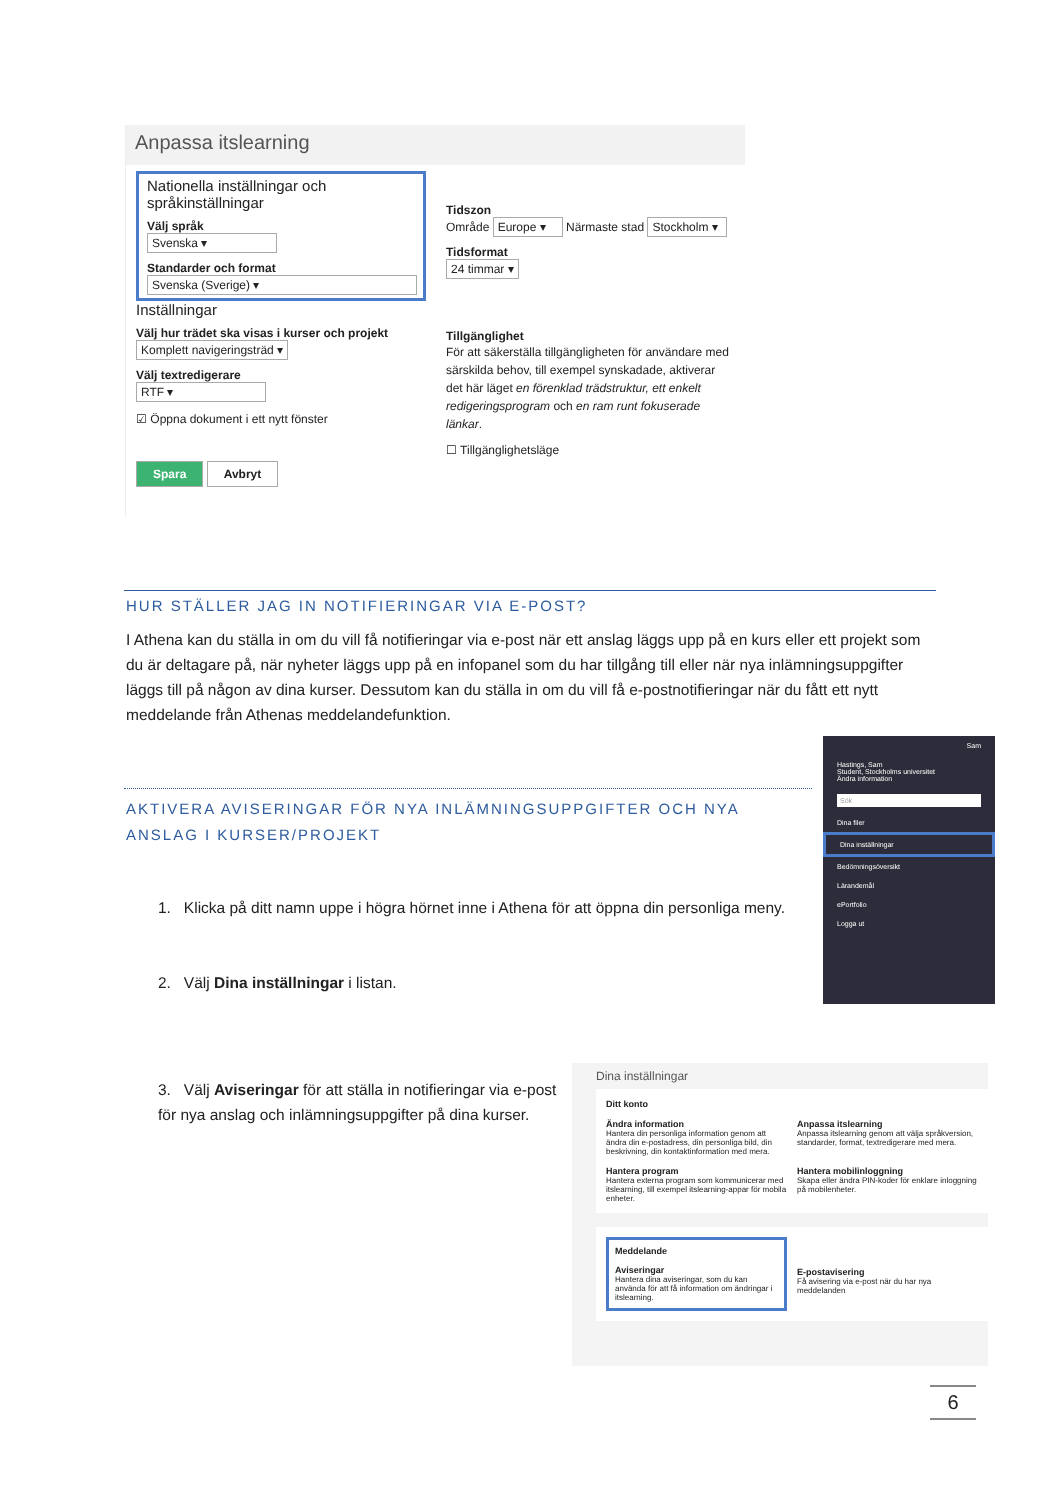Anpassa itslearning
Nationella inställningar och språkinställningar
Välj språk
Svenska ▾
Standarder och format
Svenska (Sverige) ▾
Inställningar
Välj hur trädet ska visas i kurser och projekt
Komplett navigeringsträd ▾
Välj textredigerare
RTF ▾
☑ Öppna dokument i ett nytt fönster
Spara Avbryt
Tidszon
Område Europe ▾ Närmaste stad Stockholm ▾
Tidsformat
24 timmar ▾
Tillgänglighet
För att säkerställa tillgängligheten för användare med särskilda behov, till exempel synskadade, aktiverar det här läget en förenklad trädstruktur, ett enkelt redigeringsprogram och en ram runt fokuserade länkar.
☐ Tillgänglighetsläge
HUR STÄLLER JAG IN NOTIFIERINGAR VIA E-POST?
I Athena kan du ställa in om du vill få notifieringar via e-post när ett anslag läggs upp på en kurs eller ett projekt som du är deltagare på, när nyheter läggs upp på en infopanel som du har tillgång till eller när nya inlämningsuppgifter läggs till på någon av dina kurser. Dessutom kan du ställa in om du vill få e-postnotifieringar när du fått ett nytt meddelande från Athenas meddelandefunktion.
AKTIVERA AVISERINGAR FÖR NYA INLÄMNINGSUPPGIFTER OCH NYA ANSLAG I KURSER/PROJEKT
Sam
Hastings, Sam
Student, Stockholms universitet
Ändra information
Sök
Dina filer
Dina inställningar
Bedömningsöversikt
Lärandemål
ePortfolio
Logga ut
1. Klicka på ditt namn uppe i högra hörnet inne i Athena för att öppna din personliga meny.
2. Välj Dina inställningar i listan.
3. Välj Aviseringar för att ställa in notifieringar via e-post för nya anslag och inlämningsuppgifter på dina kurser.
Dina inställningar
Ditt konto
Ändra information
Hantera din personliga information genom att ändra din e-postadress, din personliga bild, din beskrivning, din kontaktinformation med mera.
Anpassa itslearning
Anpassa itslearning genom att välja språkversion, standarder, format, textredigerare med mera.
Hantera program
Hantera externa program som kommunicerar med itslearning, till exempel itslearning-appar för mobila enheter.
Hantera mobilinloggning
Skapa eller ändra PIN-koder för enklare inloggning på mobilenheter.
Meddelande
Aviseringar
Hantera dina aviseringar, som du kan använda för att få information om ändringar i itslearning.
E-postavisering
Få avisering via e-post när du har nya meddelanden
6